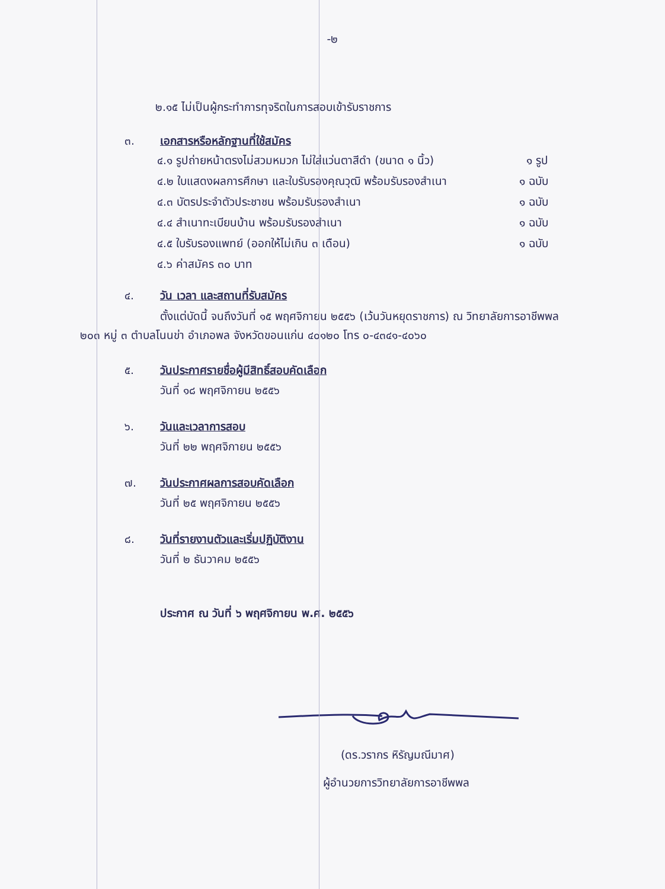-๒
๒.๑๕ ไม่เป็นผู้กระทำการทุจริตในการสอบเข้ารับราชการ
๓. เอกสารหรือหลักฐานที่ใช้สมัคร
๔.๑ รูปถ่ายหน้าตรงไม่สวมหมวก ไม่ใส่แว่นตาสีดำ (ขนาด ๑ นิ้ว) ๑ รูป
๔.๒ ใบแสดงผลการศึกษา และใบรับรองคุณวุฒิ พร้อมรับรองสำเนา ๑ ฉบับ
๔.๓ บัตรประจำตัวประชาชน พร้อมรับรองสำเนา ๑ ฉบับ
๔.๔ สำเนาทะเบียนบ้าน พร้อมรับรองสำเนา ๑ ฉบับ
๔.๕ ใบรับรองแพทย์ (ออกให้ไม่เกิน ๓ เดือน) ๑ ฉบับ
๔.๖ ค่าสมัคร ๓๐ บาท
๔. วัน เวลา และสถานที่รับสมัคร
ตั้งแต่บัดนี้ จนถึงวันที่ ๑๕ พฤศจิกายน ๒๕๕๖ (เว้นวันหยุดราชการ) ณ วิทยาลัยการอาชีพพล
๒๐๓ หมู่ ๓ ตำบลโนนข่า อำเภอพล จังหวัดขอนแก่น ๔๐๑๒๐ โทร ๐-๔๓๔๑-๔๐๖๐
๕. วันประกาศรายชื่อผู้มีสิทธิ์สอบคัดเลือก
วันที่ ๑๘ พฤศจิกายน ๒๕๕๖
๖. วันและเวลาการสอบ
วันที่ ๒๒ พฤศจิกายน ๒๕๕๖
๗. วันประกาศผลการสอบคัดเลือก
วันที่ ๒๕ พฤศจิกายน ๒๕๕๖
๘. วันที่รายงานตัวและเริ่มปฏิบัติงาน
วันที่ ๒ ธันวาคม ๒๕๕๖
ประกาศ ณ วันที่ ๖ พฤศจิกายน พ.ศ. ๒๕๕๖
(ดร.วรากร หิรัญมณีมาศ)
ผู้อำนวยการวิทยาลัยการอาชีพพล